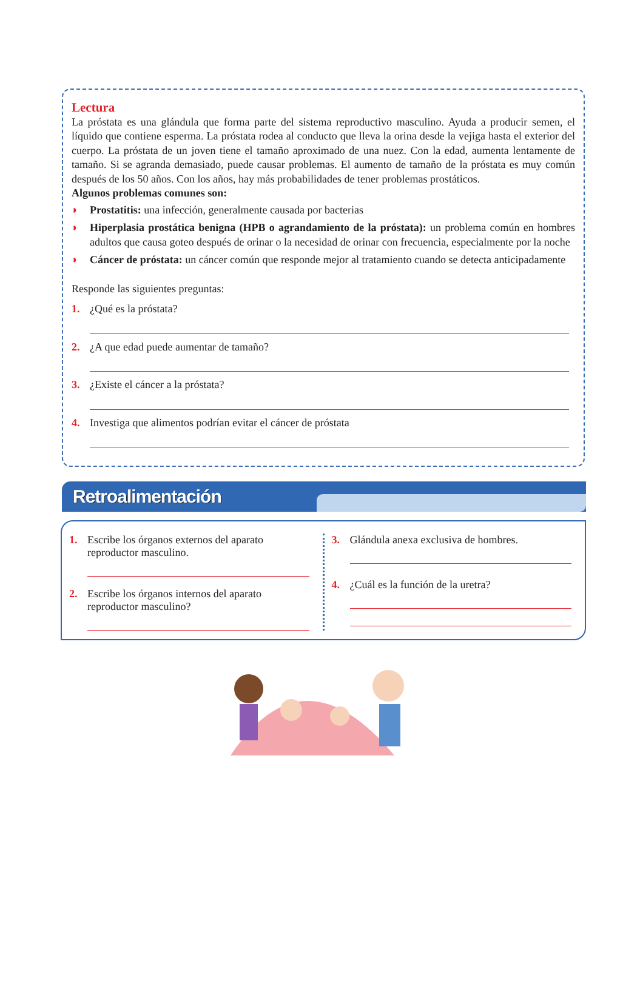Lectura
La próstata es una glándula que forma parte del sistema reproductivo masculino. Ayuda a producir semen, el líquido que contiene esperma. La próstata rodea al conducto que lleva la orina desde la vejiga hasta el exterior del cuerpo. La próstata de un joven tiene el tamaño aproximado de una nuez. Con la edad, aumenta lentamente de tamaño. Si se agranda demasiado, puede causar problemas. El aumento de tamaño de la próstata es muy común después de los 50 años. Con los años, hay más probabilidades de tener problemas prostáticos.
Algunos problemas comunes son:
◗ Prostatitis: una infección, generalmente causada por bacterias
◗ Hiperplasia prostática benigna (HPB o agrandamiento de la próstata): un problema común en hombres adultos que causa goteo después de orinar o la necesidad de orinar con frecuencia, especialmente por la noche
◗ Cáncer de próstata: un cáncer común que responde mejor al tratamiento cuando se detecta anticipadamente
Responde las siguientes preguntas:
1. ¿Qué es la próstata?
2. ¿A que edad puede aumentar de tamaño?
3. ¿Existe el cáncer a la próstata?
4. Investiga que alimentos podrían evitar el cáncer de próstata
Retroalimentación
1. Escribe los órganos externos del aparato reproductor masculino.
2. Escribe los órganos internos del aparato reproductor masculino?
3. Glándula anexa exclusiva de hombres.
4. ¿Cuál es la función de la uretra?